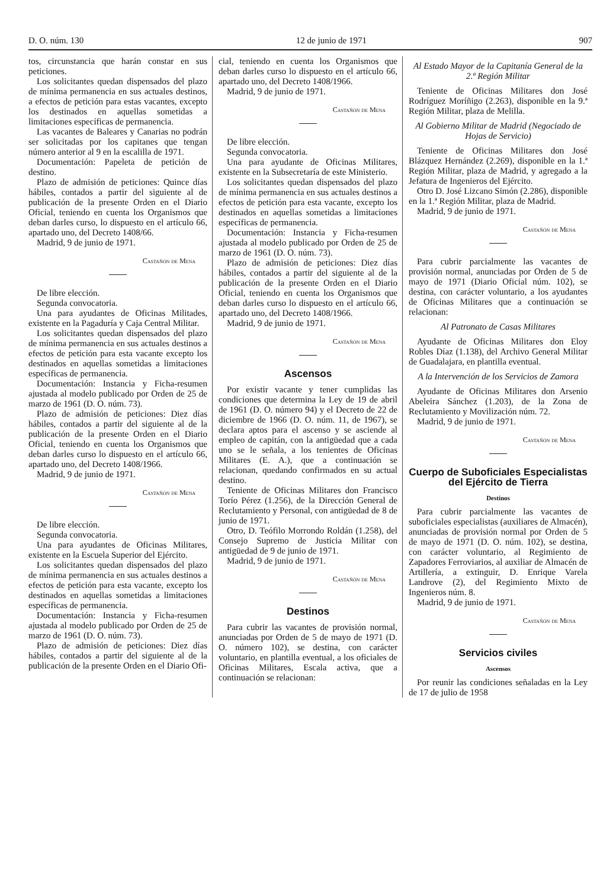D. O. núm. 130 12 de junio de 1971 907
tos, circunstancia que harán constar en sus peticiones.
Los solicitantes quedan dispensados del plazo de mínima permanencia en sus actuales destinos, a efectos de petición para estas vacantes, excepto los destinados en aquellas sometidas a limitaciones específicas de permanencia.
Las vacantes de Baleares y Canarias no podrán ser solicitadas por los capitanes que tengan número anterior al 9 en la escalilla de 1971.
Documentación: Papeleta de petición de destino.
Plazo de admisión de peticiones: Quince días hábiles, contados a partir del siguiente al de publicación de la presente Orden en el Diario Oficial, teniendo en cuenta los Organismos que deban darles curso, lo dispuesto en el artículo 66, apartado uno, del Decreto 1408/66.
Madrid, 9 de junio de 1971.
Castañón de Mena
De libre elección.
Segunda convocatoria.
Una para ayudantes de Oficinas Militades, existente en la Pagaduría y Caja Central Militar.
Los solicitantes quedan dispensados del plazo de mínima permanencia en sus actuales destinos a efectos de petición para esta vacante excepto los destinados en aquellas sometidas a limitaciones específicas de permanencia.
Documentación: Instancia y Ficha-resumen ajustada al modelo publicado por Orden de 25 de marzo de 1961 (D. O. núm. 73).
Plazo de admisión de peticiones: Diez días hábiles, contados a partir del siguiente al de la publicación de la presente Orden en el Diario Oficial, teniendo en cuenta los Organismos que deban darles curso lo dispuesto en el artículo 66, apartado uno, del Decreto 1408/1966.
Madrid, 9 de junio de 1971.
Castañón de Mena
De libre elección.
Segunda convocatoria.
Una para ayudantes de Oficinas Militares, existente en la Escuela Superior del Ejército.
Los solicitantes quedan dispensados del plazo de mínima permanencia en sus actuales destinos a efectos de petición para esta vacante, excepto los destinados en aquellas sometidas a limitaciones específicas de permanencia.
Documentación: Instancia y Ficha-resumen ajustada al modelo publicado por Orden de 25 de marzo de 1961 (D. O. núm. 73).
Plazo de admisión de peticiones: Diez días hábiles, contados a partir del siguiente al de la publicación de la presente Orden en el Diario Ofi-
cial, teniendo en cuenta los Organismos que deban darles curso lo dispuesto en el artículo 66, apartado uno, del Decreto 1408/1966.
Madrid, 9 de junio de 1971.
Castañón de Mena
De libre elección.
Segunda convocatoria.
Una para ayudante de Oficinas Militares, existente en la Subsecretaría de este Ministerio.
Los solicitantes quedan dispensados del plazo de mínima permanencia en sus actuales destinos a efectos de petición para esta vacante, excepto los destinados en aquellas sometidas a limitaciones específicas de permanencia.
Documentación: Instancia y Ficha-resumen ajustada al modelo publicado por Orden de 25 de marzo de 1961 (D. O. núm. 73).
Plazo de admisión de peticiones: Diez días hábiles, contados a partir del siguiente al de la publicación de la presente Orden en el Diario Oficial, teniendo en cuenta los Organismos que deban darles curso lo dispuesto en el artículo 66, apartado uno, del Decreto 1408/1966.
Madrid, 9 de junio de 1971.
Castañón de Mena
Ascensos
Por existir vacante y tener cumplidas las condiciones que determina la Ley de 19 de abril de 1961 (D. O. número 94) y el Decreto de 22 de diciembre de 1966 (D. O. núm. 11, de 1967), se declara aptos para el ascenso y se asciende al empleo de capitán, con la antigüedad que a cada uno se le señala, a los tenientes de Oficinas Militares (E. A.), que a continuación se relacionan, quedando confirmados en su actual destino.
Teniente de Oficinas Militares don Francisco Torío Pérez (1.256), de la Dirección General de Reclutamiento y Personal, con antigüedad de 8 de junio de 1971.
Otro, D. Teófilo Morrondo Roldán (1.258), del Consejo Supremo de Justicia Militar con antigüedad de 9 de junio de 1971.
Madrid, 9 de junio de 1971.
Castañón de Mena
Destinos
Para cubrir las vacantes de provisión normal, anunciadas por Orden de 5 de mayo de 1971 (D. O. número 102), se destina, con carácter voluntario, en plantilla eventual, a los oficiales de Oficinas Militares, Escala activa, que a continuación se relacionan:
Al Estado Mayor de la Capitanía General de la 2.ª Región Militar
Teniente de Oficinas Militares don José Rodríguez Moríñigo (2.263), disponible en la 9.ª Región Militar, plaza de Melilla.
Al Gobierno Militar de Madrid (Negociado de Hojas de Servicio)
Teniente de Oficinas Militares don José Blázquez Hernández (2.269), disponible en la 1.ª Región Militar, plaza de Madrid, y agregado a la Jefatura de Ingenieros del Ejército.
Otro D. José Lizcano Simón (2.286), disponible en la 1.ª Región Militar, plaza de Madrid.
Madrid, 9 de junio de 1971.
Castañón de Mena
Para cubrir parcialmente las vacantes de provisión normal, anunciadas por Orden de 5 de mayo de 1971 (Diario Oficial núm. 102), se destina, con carácter voluntario, a los ayudantes de Oficinas Militares que a continuación se relacionan:
Al Patronato de Casas Militares
Ayudante de Oficinas Militares don Eloy Robles Díaz (1.138), del Archivo General Militar de Guadalajara, en plantilla eventual.
A la Intervención de los Servicios de Zamora
Ayudante de Oficinas Militares don Arsenio Abeleira Sánchez (1.203), de la Zona de Reclutamiento y Movilización núm. 72.
Madrid, 9 de junio de 1971.
Castañón de Mena
Cuerpo de Suboficiales Especialistas del Ejército de Tierra
Destinos
Para cubrir parcialmente las vacantes de suboficiales especialistas (auxiliares de Almacén), anunciadas de provisión normal por Orden de 5 de mayo de 1971 (D. O. núm. 102), se destina, con carácter voluntario, al Regimiento de Zapadores Ferroviarios, al auxiliar de Almacén de Artillería, a extinguir, D. Enrique Varela Landrove (2), del Regimiento Mixto de Ingenieros núm. 8.
Madrid, 9 de junio de 1971.
Castañón de Mena
Servicios civiles
Ascensos
Por reunir las condiciones señaladas en la Ley de 17 de julio de 1958